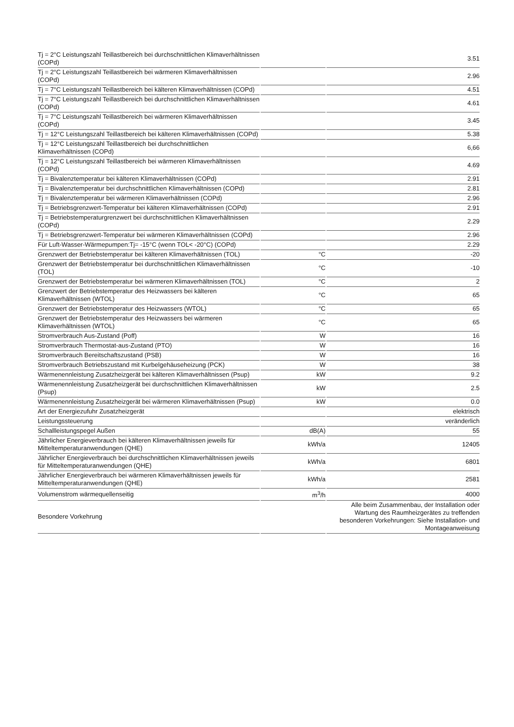| Tj = 2°C Leistungszahl Teillastbereich bei durchschnittlichen Klimaverhältnissen (COPd) | | 3.51 |
| Tj = 2°C Leistungszahl Teillastbereich bei wärmeren Klimaverhältnissen (COPd) | | 2.96 |
| Tj = 7°C Leistungszahl Teillastbereich bei kälteren Klimaverhältnissen (COPd) | | 4.51 |
| Tj = 7°C Leistungszahl Teillastbereich bei durchschnittlichen Klimaverhältnissen (COPd) | | 4.61 |
| Tj = 7°C Leistungszahl Teillastbereich bei wärmeren Klimaverhältnissen (COPd) | | 3.45 |
| Tj = 12°C Leistungszahl Teillastbereich bei kälteren Klimaverhältnissen (COPd) | | 5.38 |
| Tj = 12°C Leistungszahl Teillastbereich bei durchschnittlichen Klimaverhältnissen (COPd) | | 6,66 |
| Tj = 12°C Leistungszahl Teillastbereich bei wärmeren Klimaverhältnissen (COPd) | | 4.69 |
| Tj = Bivalenztemperatur bei kälteren Klimaverhältnissen (COPd) | | 2.91 |
| Tj = Bivalenztemperatur bei durchschnittlichen Klimaverhältnissen (COPd) | | 2.81 |
| Tj = Bivalenztemperatur bei wärmeren Klimaverhältnissen (COPd) | | 2.96 |
| Tj = Betriebsgrenzwert-Temperatur bei kälteren Klimaverhältnissen (COPd) | | 2.91 |
| Tj = Betriebstemperaturgrenzwert bei durchschnittlichen Klimaverhältnissen (COPd) | | 2.29 |
| Tj = Betriebsgrenzwert-Temperatur bei wärmeren Klimaverhältnissen (COPd) | | 2.96 |
| Für Luft-Wasser-Wärmepumpen:Tj= -15°C (wenn TOL< -20°C) (COPd) | | 2.29 |
| Grenzwert der Betriebstemperatur bei kälteren Klimaverhältnissen (TOL) | °C | -20 |
| Grenzwert der Betriebstemperatur bei durchschnittlichen Klimaverhältnissen (TOL) | °C | -10 |
| Grenzwert der Betriebstemperatur bei wärmeren Klimaverhältnissen (TOL) | °C | 2 |
| Grenzwert der Betriebstemperatur des Heizwassers bei kälteren Klimaverhältnissen (WTOL) | °C | 65 |
| Grenzwert der Betriebstemperatur des Heizwassers (WTOL) | °C | 65 |
| Grenzwert der Betriebstemperatur des Heizwassers bei wärmeren Klimaverhältnissen (WTOL) | °C | 65 |
| Stromverbrauch Aus-Zustand (Poff) | W | 16 |
| Stromverbrauch Thermostat-aus-Zustand (PTO) | W | 16 |
| Stromverbrauch Bereitschaftszustand (PSB) | W | 16 |
| Stromverbrauch Betriebszustand mit Kurbelgehäuseheizung (PCK) | W | 38 |
| Wärmenennleistung Zusatzheizgerät bei kälteren Klimaverhältnissen (Psup) | kW | 9.2 |
| Wärmenennleistung Zusatzheizgerät bei durchschnittlichen Klimaverhältnissen (Psup) | kW | 2.5 |
| Wärmenennleistung Zusatzheizgerät bei wärmeren Klimaverhältnissen (Psup) | kW | 0.0 |
| Art der Energiezufuhr Zusatzheizgerät | | elektrisch |
| Leistungssteuerung | | veränderlich |
| Schallleistungspegel Außen | dB(A) | 55 |
| Jährlicher Energieverbrauch bei kälteren Klimaverhältnissen jeweils für Mitteltemperaturanwendungen (QHE) | kWh/a | 12405 |
| Jährlicher Energieverbrauch bei durchschnittlichen Klimaverhältnissen jeweils für Mitteltemperaturanwendungen (QHE) | kWh/a | 6801 |
| Jährlicher Energieverbrauch bei wärmeren Klimaverhältnissen jeweils für Mitteltemperaturanwendungen (QHE) | kWh/a | 2581 |
| Volumenstrom wärmequellenseitig | m<sup>3</sup>/h | 4000 |
| Besondere Vorkehrung | | Alle beim Zusammenbau, der Installation oder Wartung des Raumheizgerätes zu treffenden besonderen Vorkehrungen: Siehe Installation- und Montageanweisung |